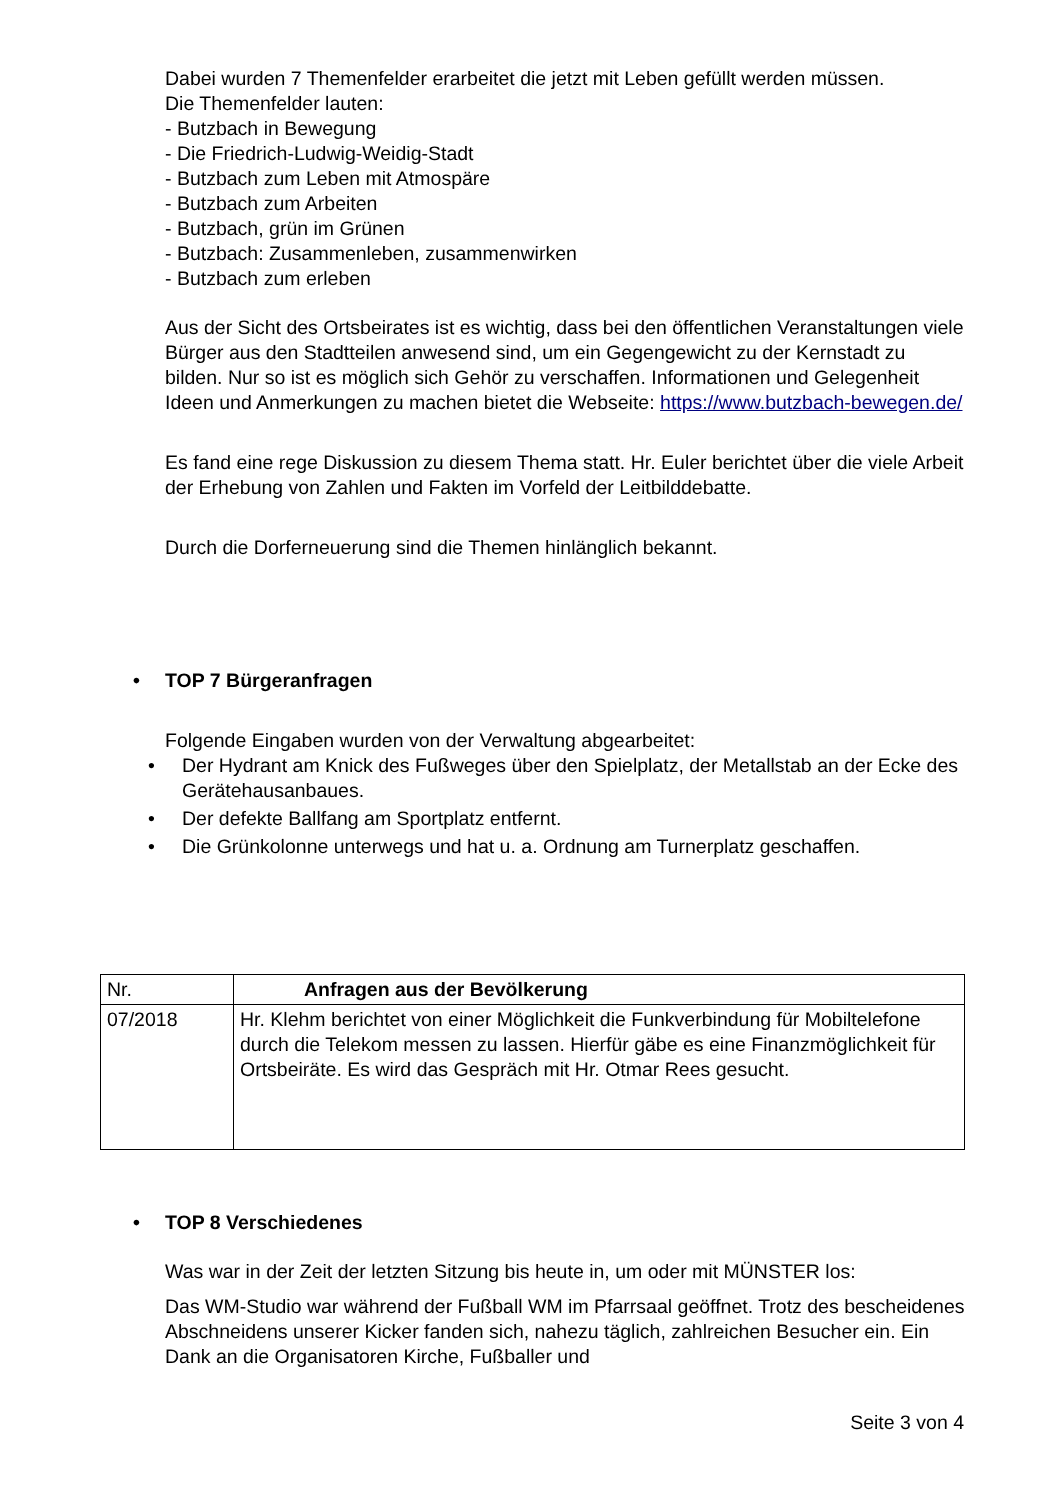Dabei wurden 7 Themenfelder erarbeitet die jetzt mit Leben gefüllt werden müssen.
Die Themenfelder lauten:
- Butzbach in Bewegung
- Die Friedrich-Ludwig-Weidig-Stadt
- Butzbach zum Leben mit Atmospäre
- Butzbach zum Arbeiten
- Butzbach, grün im Grünen
- Butzbach: Zusammenleben, zusammenwirken
- Butzbach zum erleben
Aus der Sicht des Ortsbeirates ist es wichtig, dass bei den öffentlichen Veranstaltungen viele Bürger aus den Stadtteilen anwesend sind, um ein Gegengewicht zu der Kernstadt zu bilden. Nur so ist es möglich sich Gehör zu verschaffen. Informationen und Gelegenheit Ideen und Anmerkungen zu machen bietet die Webseite: https://www.butzbach-bewegen.de/
Es fand eine rege Diskussion zu diesem Thema statt. Hr. Euler berichtet über die viele Arbeit der Erhebung von Zahlen und Fakten im Vorfeld der Leitbilddebatte.
Durch die Dorferneuerung sind die Themen hinlänglich bekannt.
• TOP 7 Bürgeranfragen
Folgende Eingaben wurden von der Verwaltung abgearbeitet:
• Der Hydrant am Knick des Fußweges über den Spielplatz, der Metallstab an der Ecke des Gerätehausanbaues.
• Der defekte Ballfang am Sportplatz entfernt.
• Die Grünkolonne unterwegs und hat u. a. Ordnung am Turnerplatz geschaffen.
| Nr. | Anfragen aus der Bevölkerung |
| 07/2018 | Hr. Klehm berichtet von einer Möglichkeit die Funkverbindung für Mobiltelefone durch die Telekom messen zu lassen. Hierfür gäbe es eine Finanzmöglichkeit für Ortsbeiräte. Es wird das Gespräch mit Hr. Otmar Rees gesucht. |
• TOP 8 Verschiedenes
Was war in der Zeit der letzten Sitzung bis heute in, um oder mit MÜNSTER los:
Das WM-Studio war während der Fußball WM im Pfarrsaal geöffnet. Trotz des bescheidenes Abschneidens unserer Kicker fanden sich, nahezu täglich, zahlreichen Besucher ein. Ein Dank an die Organisatoren Kirche, Fußballer und
Seite 3 von 4